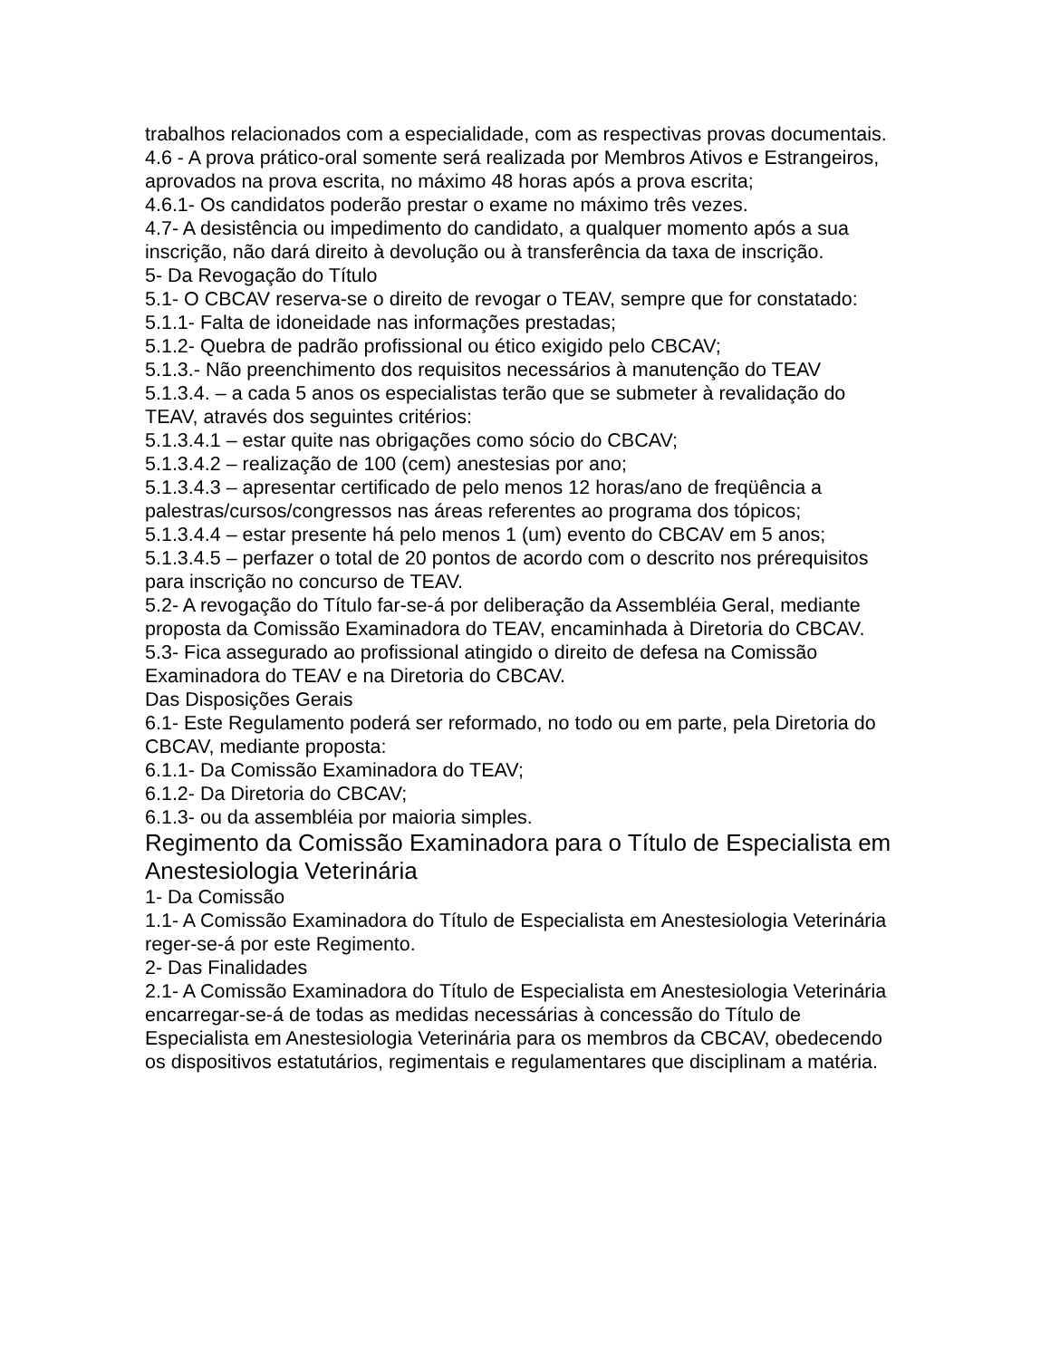trabalhos relacionados com a especialidade, com as respectivas provas documentais.
4.6 - A prova prático-oral somente será realizada por Membros Ativos e Estrangeiros, aprovados na prova escrita, no máximo 48 horas após a prova escrita;
4.6.1- Os candidatos poderão prestar o exame no máximo três vezes.
4.7- A desistência ou impedimento do candidato, a qualquer momento após a sua inscrição, não dará direito à devolução ou à transferência da taxa de inscrição.
5- Da Revogação do Título
5.1- O CBCAV reserva-se o direito de revogar o TEAV, sempre que for constatado:
5.1.1- Falta de idoneidade nas informações prestadas;
5.1.2- Quebra de padrão profissional ou ético exigido pelo CBCAV;
5.1.3.- Não preenchimento dos requisitos necessários à manutenção do TEAV
5.1.3.4. – a cada 5 anos os especialistas terão que se submeter à revalidação do TEAV, através dos seguintes critérios:
5.1.3.4.1 – estar quite nas obrigações como sócio do CBCAV;
5.1.3.4.2 – realização de 100 (cem) anestesias por ano;
5.1.3.4.3 – apresentar certificado de pelo menos 12 horas/ano de freqüência a palestras/cursos/congressos nas áreas referentes ao programa dos tópicos;
5.1.3.4.4 – estar presente há pelo menos 1 (um) evento do CBCAV em 5 anos;
5.1.3.4.5 – perfazer o total de 20 pontos de acordo com o descrito nos prérequisitos
para inscrição no concurso de TEAV.
5.2- A revogação do Título far-se-á por deliberação da Assembléia Geral, mediante proposta da Comissão Examinadora do TEAV, encaminhada à Diretoria do CBCAV.
5.3- Fica assegurado ao profissional atingido o direito de defesa na Comissão Examinadora do TEAV e na Diretoria do CBCAV.
Das Disposições Gerais
6.1- Este Regulamento poderá ser reformado, no todo ou em parte, pela Diretoria do CBCAV, mediante proposta:
6.1.1- Da Comissão Examinadora do TEAV;
6.1.2- Da Diretoria do CBCAV;
6.1.3- ou da assembléia por maioria simples.
Regimento da Comissão Examinadora para o Título de Especialista em Anestesiologia Veterinária
1- Da Comissão
1.1- A Comissão Examinadora do Título de Especialista em Anestesiologia Veterinária reger-se-á por este Regimento.
2- Das Finalidades
2.1- A Comissão Examinadora do Título de Especialista em Anestesiologia Veterinária encarregar-se-á de todas as medidas necessárias à concessão do Título de Especialista em Anestesiologia Veterinária para os membros da CBCAV, obedecendo os dispositivos estatutários, regimentais e regulamentares que disciplinam a matéria.